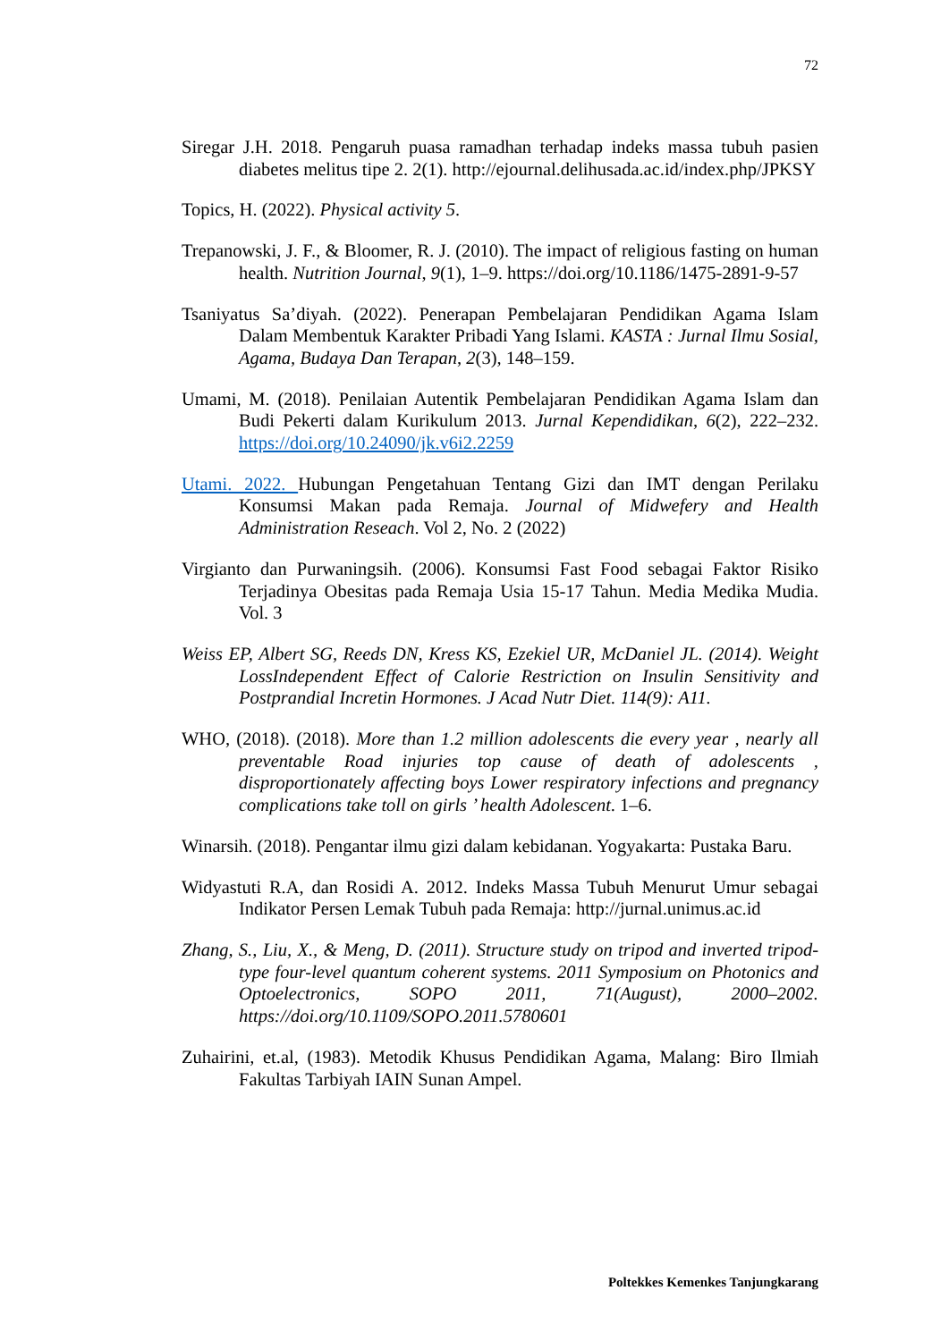72
Siregar J.H. 2018. Pengaruh puasa ramadhan terhadap indeks massa tubuh pasien diabetes melitus tipe 2. 2(1). http://ejournal.delihusada.ac.id/index.php/JPKSY
Topics, H. (2022). Physical activity 5.
Trepanowski, J. F., & Bloomer, R. J. (2010). The impact of religious fasting on human health. Nutrition Journal, 9(1), 1–9. https://doi.org/10.1186/1475-2891-9-57
Tsaniyatus Sa’diyah. (2022). Penerapan Pembelajaran Pendidikan Agama Islam Dalam Membentuk Karakter Pribadi Yang Islami. KASTA : Jurnal Ilmu Sosial, Agama, Budaya Dan Terapan, 2(3), 148–159.
Umami, M. (2018). Penilaian Autentik Pembelajaran Pendidikan Agama Islam dan Budi Pekerti dalam Kurikulum 2013. Jurnal Kependidikan, 6(2), 222–232. https://doi.org/10.24090/jk.v6i2.2259
Utami. 2022. Hubungan Pengetahuan Tentang Gizi dan IMT dengan Perilaku Konsumsi Makan pada Remaja. Journal of Midwefery and Health Administration Reseach. Vol 2, No. 2 (2022)
Virgianto dan Purwaningsih. (2006). Konsumsi Fast Food sebagai Faktor Risiko Terjadinya Obesitas pada Remaja Usia 15-17 Tahun. Media Medika Mudia. Vol. 3
Weiss EP, Albert SG, Reeds DN, Kress KS, Ezekiel UR, McDaniel JL. (2014). Weight LossIndependent Effect of Calorie Restriction on Insulin Sensitivity and Postprandial Incretin Hormones. J Acad Nutr Diet. 114(9): A11.
WHO, (2018). (2018). More than 1.2 million adolescents die every year , nearly all preventable Road injuries top cause of death of adolescents , disproportionately affecting boys Lower respiratory infections and pregnancy complications take toll on girls ’ health Adolescent. 1–6.
Winarsih. (2018). Pengantar ilmu gizi dalam kebidanan. Yogyakarta: Pustaka Baru.
Widyastuti R.A, dan Rosidi A. 2012. Indeks Massa Tubuh Menurut Umur sebagai Indikator Persen Lemak Tubuh pada Remaja: http://jurnal.unimus.ac.id
Zhang, S., Liu, X., & Meng, D. (2011). Structure study on tripod and inverted tripod-type four-level quantum coherent systems. 2011 Symposium on Photonics and Optoelectronics, SOPO 2011, 71(August), 2000–2002. https://doi.org/10.1109/SOPO.2011.5780601
Zuhairini, et.al, (1983). Metodik Khusus Pendidikan Agama, Malang: Biro Ilmiah Fakultas Tarbiyah IAIN Sunan Ampel.
Poltekkes Kemenkes Tanjungkarang